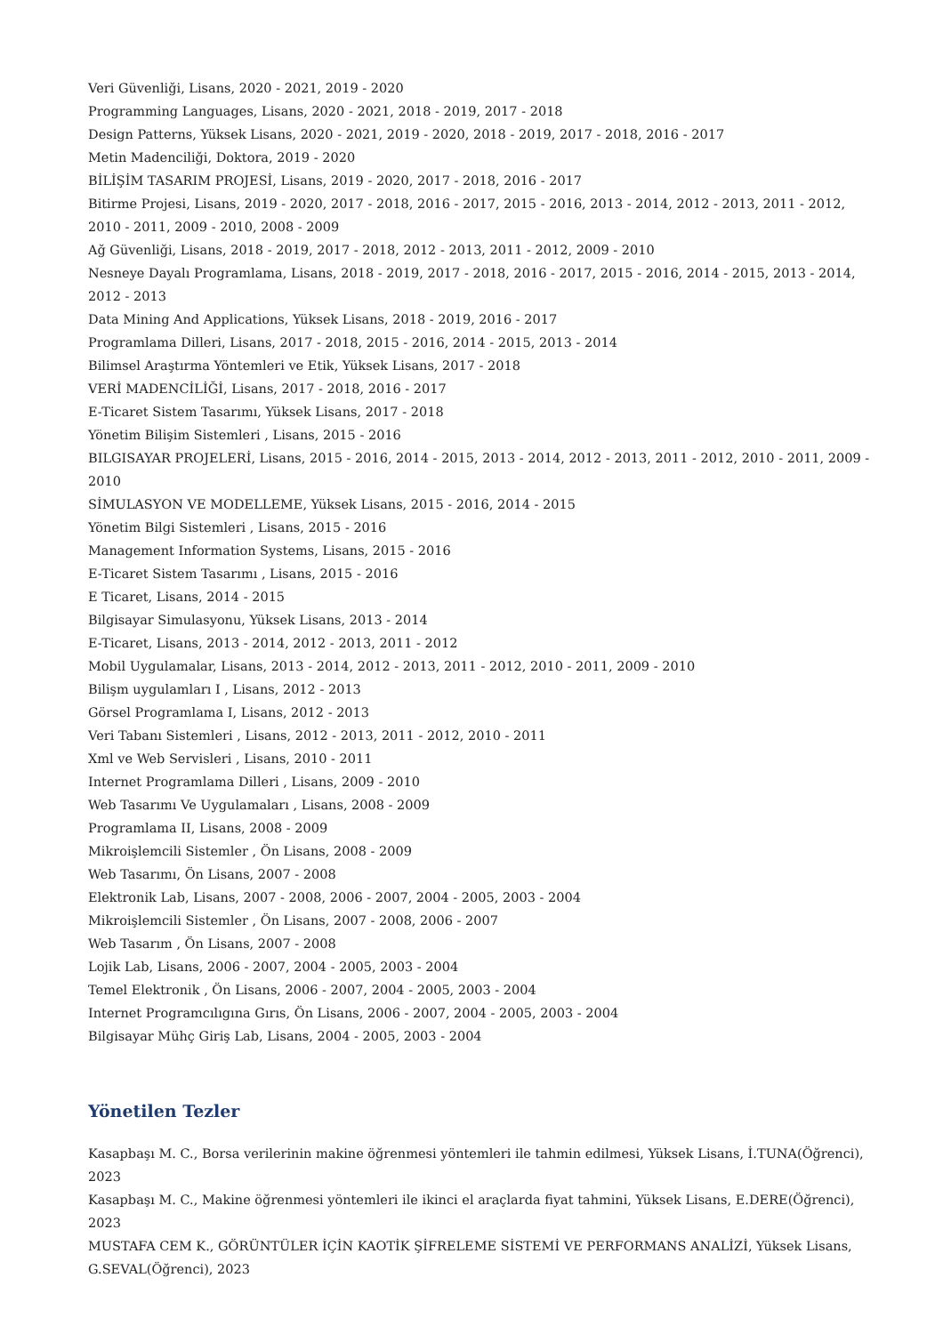Veri Güvenliği, Lisans, 2020 - 2021, 2019 - 2020
Programming Languages, Lisans, 2020 - 2021, 2018 - 2019, 2017 - 2018
Design Patterns, Yüksek Lisans, 2020 - 2021, 2019 - 2020, 2018 - 2019, 2017 - 2018, 2016 - 2017
Metin Madenciliği, Doktora, 2019 - 2020
BİLİŞİM TASARIM PROJESİ, Lisans, 2019 - 2020, 2017 - 2018, 2016 - 2017
Bitirme Projesi, Lisans, 2019 - 2020, 2017 - 2018, 2016 - 2017, 2015 - 2016, 2013 - 2014, 2012 - 2013, 2011 - 2012, 2010 - 2011, 2009 - 2010, 2008 - 2009
Ağ Güvenliği, Lisans, 2018 - 2019, 2017 - 2018, 2012 - 2013, 2011 - 2012, 2009 - 2010
Nesneye Dayalı Programlama, Lisans, 2018 - 2019, 2017 - 2018, 2016 - 2017, 2015 - 2016, 2014 - 2015, 2013 - 2014, 2012 - 2013
Data Mining And Applications, Yüksek Lisans, 2018 - 2019, 2016 - 2017
Programlama Dilleri, Lisans, 2017 - 2018, 2015 - 2016, 2014 - 2015, 2013 - 2014
Bilimsel Araştırma Yöntemleri ve Etik, Yüksek Lisans, 2017 - 2018
VERİ MADENCİLİĞİ, Lisans, 2017 - 2018, 2016 - 2017
E-Ticaret Sistem Tasarımı, Yüksek Lisans, 2017 - 2018
Yönetim Bilişim Sistemleri , Lisans, 2015 - 2016
BILGISAYAR PROJELERİ, Lisans, 2015 - 2016, 2014 - 2015, 2013 - 2014, 2012 - 2013, 2011 - 2012, 2010 - 2011, 2009 - 2010
SİMULASYON VE MODELLEME, Yüksek Lisans, 2015 - 2016, 2014 - 2015
Yönetim Bilgi Sistemleri , Lisans, 2015 - 2016
Management Information Systems, Lisans, 2015 - 2016
E-Ticaret Sistem Tasarımı , Lisans, 2015 - 2016
E Ticaret, Lisans, 2014 - 2015
Bilgisayar Simulasyonu, Yüksek Lisans, 2013 - 2014
E-Ticaret, Lisans, 2013 - 2014, 2012 - 2013, 2011 - 2012
Mobil Uygulamalar, Lisans, 2013 - 2014, 2012 - 2013, 2011 - 2012, 2010 - 2011, 2009 - 2010
Bilişm uygulamları I , Lisans, 2012 - 2013
Görsel Programlama I, Lisans, 2012 - 2013
Veri Tabanı Sistemleri , Lisans, 2012 - 2013, 2011 - 2012, 2010 - 2011
Xml ve Web Servisleri , Lisans, 2010 - 2011
Internet Programlama Dilleri , Lisans, 2009 - 2010
Web Tasarımı Ve Uygulamaları , Lisans, 2008 - 2009
Programlama II, Lisans, 2008 - 2009
Mikroişlemcili Sistemler , Ön Lisans, 2008 - 2009
Web Tasarımı, Ön Lisans, 2007 - 2008
Elektronik Lab, Lisans, 2007 - 2008, 2006 - 2007, 2004 - 2005, 2003 - 2004
Mikroişlemcili Sistemler , Ön Lisans, 2007 - 2008, 2006 - 2007
Web Tasarım , Ön Lisans, 2007 - 2008
Lojik Lab, Lisans, 2006 - 2007, 2004 - 2005, 2003 - 2004
Temel Elektronik , Ön Lisans, 2006 - 2007, 2004 - 2005, 2003 - 2004
Internet Programcılıgına Gırıs, Ön Lisans, 2006 - 2007, 2004 - 2005, 2003 - 2004
Bilgisayar Mühç Giriş Lab, Lisans, 2004 - 2005, 2003 - 2004
Yönetilen Tezler
Kasapbaşı M. C., Borsa verilerinin makine öğrenmesi yöntemleri ile tahmin edilmesi, Yüksek Lisans, İ.TUNA(Öğrenci), 2023
Kasapbaşı M. C., Makine öğrenmesi yöntemleri ile ikinci el araçlarda fiyat tahmini, Yüksek Lisans, E.DERE(Öğrenci), 2023
MUSTAFA CEM K., GÖRÜNTÜLER İÇİN KAOTİK ŞİFRELEME SİSTEMİ VE PERFORMANS ANALİZİ, Yüksek Lisans, G.SEVAL(Öğrenci), 2023